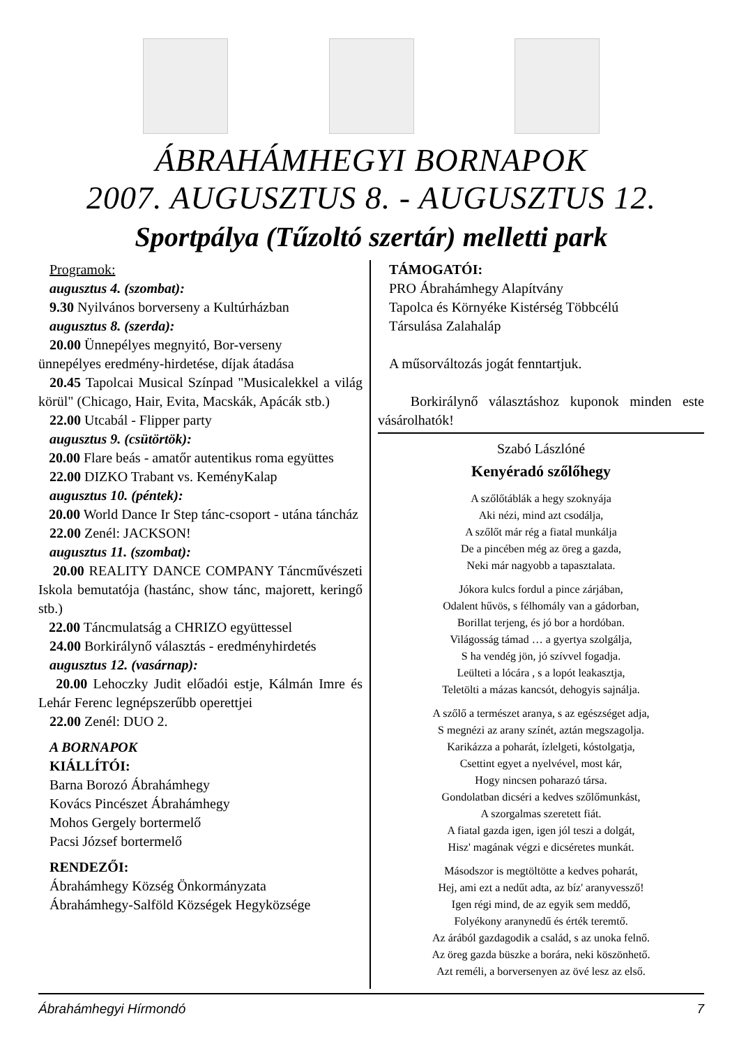ÁBRAHÁMHEGYI BORNAPOK
2007. AUGUSZTUS 8. - AUGUSZTUS 12.
Sportpálya (Tűzoltó szertár) melletti park
Programok:
augusztus 4. (szombat):
9.30 Nyilvános borverseny a Kultúrházban
augusztus 8. (szerda):
20.00 Ünnepélyes megnyitó, Bor-verseny
ünnepélyes eredmény-hirdetése, díjak átadása
20.45 Tapolcai Musical Színpad "Musicalekkel a világ körül" (Chicago, Hair, Evita, Macskák, Apácák stb.)
22.00 Utcabál - Flipper party
augusztus 9. (csütörtök):
20.00 Flare beás - amatőr autentikus roma együttes
22.00 DIZKO Trabant vs. KeményKalap
augusztus 10. (péntek):
20.00 World Dance Ir Step tánc-csoport - utána táncház
22.00 Zenél: JACKSON!
augusztus 11. (szombat):
20.00 REALITY DANCE COMPANY Táncművészeti Iskola bemutatója (hastánc, show tánc, majorett, keringő stb.)
22.00 Táncmulatság a CHRIZO együttessel
24.00 Borkirálynő választás - eredményhirdetés
augusztus 12. (vasárnap):
20.00 Lehoczky Judit előadói estje, Kálmán Imre és Lehár Ferenc legnépszerűbb operettjei
22.00 Zenél: DUO 2.
A BORNAPOK
KIÁLLÍTÓI:
Barna Borozó Ábrahámhegy
Kovács Pincészet Ábrahámhegy
Mohos Gergely bortermelő
Pacsi József bortermelő
RENDEZŐI:
Ábrahámhegy Község Önkormányzata
Ábrahámhegy-Salföld Községek Hegyközsége
TÁMOGATÓI:
PRO Ábrahámhegy Alapítvány
Tapolca és Környéke Kistérség Többcélú
Társulása Zalahaláp
A műsorváltozás jogát fenntartjuk.
Borkirálynő választáshoz kuponok minden este vásárolhatók!
Szabó Lászlóné
Kenyéradó szőlőhegy
A szőlőtáblák a hegy szoknyája
Aki nézi, mind azt csodálja,
A szőlőt már rég a fiatal munkálja
De a pincében még az öreg a gazda,
Neki már nagyobb a tapasztalata.
Jókora kulcs fordul a pince zárjában,
Odalent hűvös, s félhomály van a gádorban,
Borillat terjeng, és jó bor a hordóban.
Világosság támad … a gyertya szolgálja,
S ha vendég jön, jó szívvel fogadja.
Leülteti a lócára , s a lopót leakasztja,
Teletölti a mázas kancsót, dehogyis sajnálja.
A szőlő a természet aranya, s az egészséget adja,
S megnézi az arany színét, aztán megszagolja.
Karikázza a poharát, ízlelgeti, kóstolgatja,
Csettint egyet a nyelvével, most kár,
Hogy nincsen poharazó társa.
Gondolatban dicséri a kedves szőlőmunkást,
A szorgalmas szeretett fiát.
A fiatal gazda igen, igen jól teszi a dolgát,
Hisz' magának végzi e dicséretes munkát.
Másodszor is megtöltötte a kedves poharát,
Hej, ami ezt a nedűt adta, az bíz' aranyvessző!
Igen régi mind, de az egyik sem meddő,
Folyékony aranynedű és érték teremtő.
Az árából gazdagodik a család, s az unoka felnő.
Az öreg gazda büszke a borára, neki köszönhető.
Azt reméli, a borversenyen az övé lesz az első.
Ábrahámhegyi Hírmondó 7